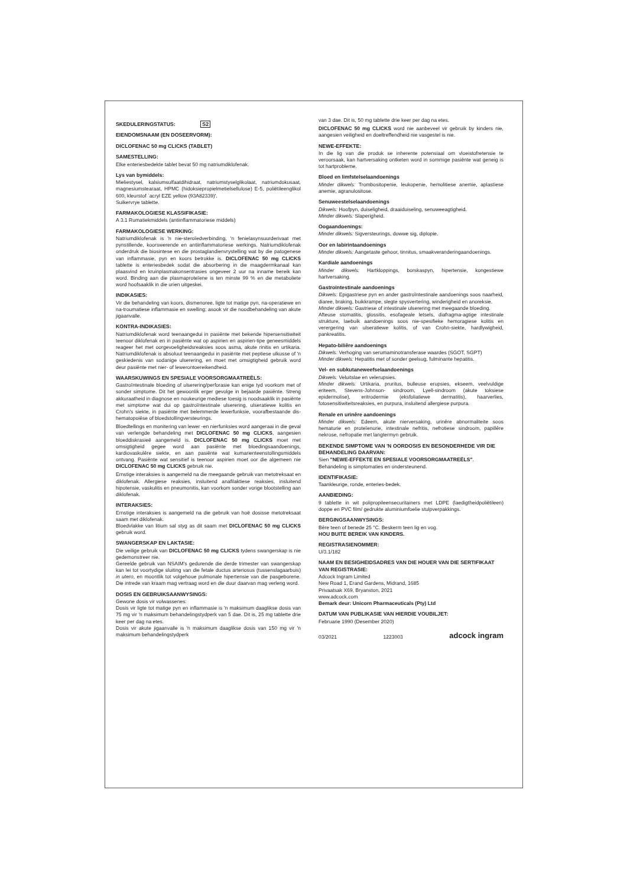SKEDULERINGSTATUS: S2
EIENDOMSNAAM (EN DOSEERVORM):
DICLOFENAC 50 mg CLICKS (TABLET)
SAMESTELLING:
Elke enteriesbedekte tablet bevat 50 mg natriumdiklofenak.
Lys van bymiddels:
Mieliestysel, kalsiumsulfaatdihidraat, natriumstyselglikolaat, natriumdokusaat, magnesiumstearaat, HPMC (hidoksiepropielmetielsellulose) E-5, poliëtileenglikol 600, kleurstof `acryl EZE yellow (93A82339)'.
Suikervrye tablette.
FARMAKOLOGIESE KLASSIFIKASIE:
A 3.1 Rumatiekmiddels (antiinflammatoriese middels)
FARMAKOLOGIESE WERKING:
Natriumdiklofenak is 'n nie-steroïedverbinding, 'n fenielasynsuurderivaat met pynstillende, koorswerende en antiinflammatoriese werkings. Natriumdiklofenak onderdruk die biosintese en die prostaglandienvrystelling wat by die patogenese van inflammasie, pyn en koors betrokke is. DICLOFENAC 50 mg CLICKS tablette is enteriesbedek sodat die absorbering in die maagdermkanaal kan plaasvind en kruinplasmakonsentrasies ongeveer 2 uur na inname bereik kan word. Binding aan die plasmaproteïene is ten minste 99 % en die metaboliete word hoofsaaklik in die urien uitgeskei.
INDIKASIES:
Vir die behandeling van koors, dismenoree, ligte tot matige pyn, na-operatiewe en na-troumatiese inflammasie en swelling; asook vir die noodbehandeling van akute jigaanvalle.
KONTRA-INDIKASIES:
Natriumdiklofenak word teenaangedui in pasiënte met bekende hipersensitiwiteit teenoor diklofenak en in pasiënte wat op aspirien en aspirien-tipe geneesmiddels reageer het met oorgevoeligheidsreaksies soos asma, akute rinitis en urtikaria. Natriumdiklofenak is absoluut teenaangedui in pasiënte met peptiese ulkusse of 'n geskiedenis van sodanige ulserering, en moet met omsigtigheid gebruik word deur pasiënte met nier- of lewerontoereikendheid.
WAARSKUWINGS EN SPESIALE VOORSORGMAATREËLS:
Gastroïntestinale bloeding of ulserering/perforasie kan enige tyd voorkom met of sonder simptome. Dit het gewoonlik erger gevolge in bejaarde pasiënte. Streng akkuraatheid in diagnose en noukeurige mediese toesig is noodsaaklik in pasiënte met simptome wat dui op gastroïntestinale ulserering, ulseratiewe kolitis en Crohn's siekte, in pasiënte met belemmerde lewerfunksie, voorafbestaande dis-hematopoiëse of bloedstollingversteurings.
Bloedtellings en monitering van lewer -en nierfunksies word aangeraai in die geval van verlengde behandeling met DICLOFENAC 50 mg CLICKS, aangesien bloeddiskrasieë aangemeld is. DICLOFENAC 50 mg CLICKS moet met omsigtigheid gegee word aan pasiënte met bloedingsaandoenings, kardiovaskulêre siekte, en aan pasiënte wat kumarienteenstollingsmiddels ontvang. Pasiënte wat sensitief is teenoor aspirien moet oor die algemeen nie DICLOFENAC 50 mg CLICKS gebruik nie.
Ernstige interaksies is aangemeld na die meegaande gebruik van metotreksaat en diklofenak. Allergiese reaksies, insluitend anafilaktiese reaksies, insluitend hipotensie, vaskulitis en pneumonitis, kan voorkom sonder vorige blootstelling aan diklofenak.
INTERAKSIES:
Ernstige interaksies is aangemeld na die gebruik van hoë dosisse metotreksaat saam met diklofenak.
Bloedvlakke van litium sal styg as dit saam met DICLOFENAC 50 mg CLICKS gebruik word.
SWANGERSKAP EN LAKTASIE:
Die veilige gebruik van DICLOFENAC 50 mg CLICKS tydens swangerskap is nie gedemonstreer nie.
Gereelde gebruik van NSAIM's gedurende die derde trimester van swangerskap kan lei tot voortydige sluiting van die fetale ductus arteriosus (tussenslagaarbuis) in utero, en moontlik tot volgehoue pulmonale hipertensie van die pasgeborene. Die intrede van kraam mag vertraag word en die duur daarvan mag verleng word.
DOSIS EN GEBRUIKSAANWYSINGS:
Gewone dosis vir volwassenes:
Dosis vir ligte tot matige pyn en inflammasie is 'n maksimum daaglikse dosis van 75 mg vir 'n maksimum behandelingstydperk van 5 dae. Dit is, 25 mg tablette drie keer per dag na etes.
Dosis vir akute jigaanvalle is 'n maksimum daaglikse dosis van 150 mg vir 'n maksimum behandelingstydperk
van 3 dae. Dit is, 50 mg tablette drie keer per dag na etes.
DICLOFENAC 50 mg CLICKS word nie aanbeveel vir gebruik by kinders nie, aangesien veiligheid en doeltreffendheid nie vasgestel is nie.
NEWE-EFFEKTE:
In die lig van die produk se inherente potensiaal om vloeistofretensie te veroorsaak, kan hartversaking ontketen word in sommige pasiënte wat geneig is tot hartprobleme.
Bloed en limfstelselaandoenings
Minder dikwels: Trombositopenie, leukopenie, hemolitiese anemie, aplastiese anemie, agranulositose.
Senuweestelselaandoenings
Dikwels: Hoofpyn, duiseligheid, draaiduiseling, senuweeagtigheid.
Minder dikwels: Slaperigheid.
Oogaandoenings:
Minder dikwels: Sigversteurings, dowwe sig, diplopie.
Oor en labirintaandoenings
Minder dikwels: Aangetaste gehoor, tinnitus, smaakveranderingaandoenings.
Kardiale aandoenings
Minder dikwels: Hartkloppings, borskaspyn, hipertensie, kongestiewe hartversaking.
Gastroïntestinale aandoenings
Dikwels: Epigastriese pyn en ander gastroïntestinale aandoenings soos naarheid, diaree, braking, buikkrampe, slegte spysvertering, winderigheid en anoreksie.
Minder dikwels: Gastriese of intestinale ulserering met meegaande bloeding.
Afteuse stomatitis, glossitis, esofageale letsels, diafragma-agtige intestinale strukture, laebuik aandoenings soos nie-spesifieke hemoragiese kolitis en verergering van ulseratiewe kolitis, of van Crohn-siekte, hardlywigheid, pankreatitis.
Hepato-biliêre aandoenings
Dikwels: Verhoging van serumaminotransferase waardes (SGOT, SGPT)
Minder dikwels: Hepatitis met of sonder geelsug, fulminante hepatitis.
Vel- en subkutaneweefselaandoenings
Dikwels: Veluitslae en velerupsies.
Minder dikwels: Urtikaria, pruritus, bulleuse erupsies, ekseem, veelvuldige eriteem, Stevens-Johnson- sindroom, Lyell-sindroom (akute toksiese epidermolise), eritrodermie (eksfoliatiewe dermatitis), haarverlies, fotosensitiwiteitsreaksies, en purpura, insluitend allergiese purpura.
Renale en urinêre aandoenings
Minder dikwels: Edeem, akute nierversaking, urinêre abnormaliteite soos hematurie en proteïenurie, intestinale nefritis, nefrotiese sindroom, papillêre nekrose, nefropatie met langtermyn gebruik.
BEKENDE SIMPTOME VAN 'N OORDOSIS EN BESONDERHEDE VIR DIE BEHANDELING DAARVAN:
Sien "NEWE-EFFEKTE EN SPESIALE VOORSORGMAATREËLS".
Behandeling is simptomaties en ondersteunend.
IDENTIFIKASIE:
Taankleurige, ronde, enteries-bedek.
AANBIEDING:
9 tablette in wit polipropileensecuritainers met LDPE (laedigtheidpoliëtileen) doppe en PVC film/ gedrukte aluminiumfoelie stulpverpakkings.
BERGINGSAANWYSINGS:
Bêre teen of benede 25 °C. Beskerm teen lig en vog.
HOU BUITE BEREIK VAN KINDERS.
REGISTRASIENOMMER:
U/3.1/182
NAAM EN BESIGHEIDSADRES VAN DIE HOUER VAN DIE SERTIFIKAAT VAN REGISTRASIE:
Adcock Ingram Limited
New Road 1, Erand Gardens, Midrand, 1685
Privaatsak X69, Bryanston, 2021
www.adcock.com
Bemark deur: Unicorn Pharmaceuticals (Pty) Ltd
DATUM VAN PUBLIKASIE VAN HIERDIE VOUBILJET:
Februarie 1990 (Desember 2020)
03/2021 1223003 adcock ingram